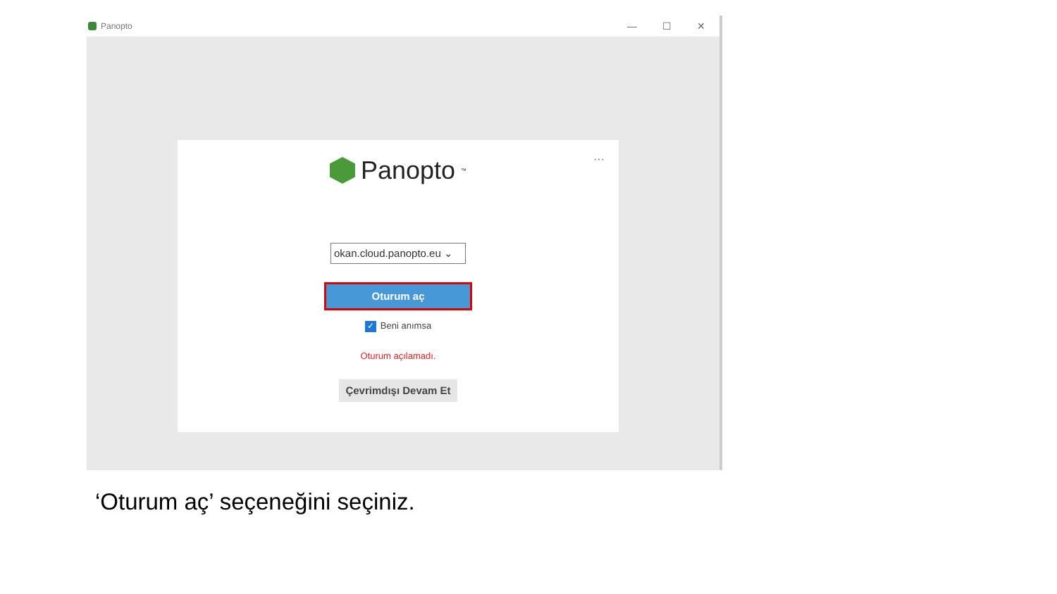Panopto
— ☐ ✕
···
Panopto<sup>™</sup>
okan.cloud.panopto.eu ⌄
Oturum aç
✓ Beni anımsa
Oturum açılamadı.
Çevrimdışı Devam Et
‘Oturum aç’ seçeneğini seçiniz.